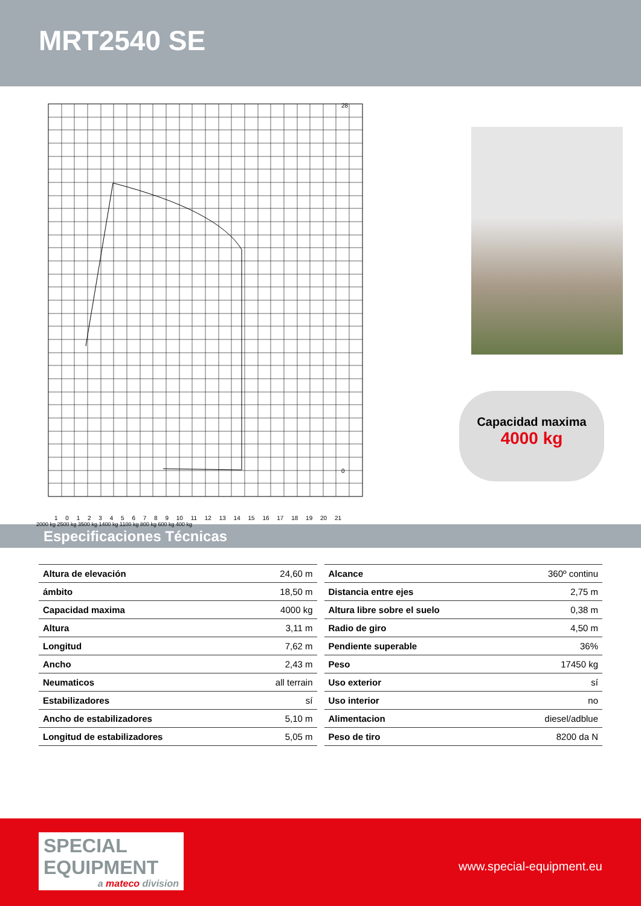MRT2540 SE
28
0
1 0 1 2 3 4 5 6 7 8 9 10 11 12 13 14 15 16 17 18 19 20 21
2000 kg 2500 kg 3500 kg 1400 kg 1100 kg 800 kg 600 kg 400 kg
Capacidad maxima
4000 kg
Especificaciones Técnicas
| Altura de elevación | 24,60 m |
| ámbito | 18,50 m |
| Capacidad maxima | 4000 kg |
| Altura | 3,11 m |
| Longitud | 7,62 m |
| Ancho | 2,43 m |
| Neumaticos | all terrain |
| Estabilizadores | sí |
| Ancho de estabilizadores | 5,10 m |
| Longitud de estabilizadores | 5,05 m |
| Alcance | 360º continu |
| Distancia entre ejes | 2,75 m |
| Altura libre sobre el suelo | 0,38 m |
| Radio de giro | 4,50 m |
| Pendiente superable | 36% |
| Peso | 17450 kg |
| Uso exterior | sí |
| Uso interior | no |
| Alimentacion | diesel/adblue |
| Peso de tiro | 8200 da N |
SPECIAL
EQUIPMENT
a mateco division
www.special-equipment.eu